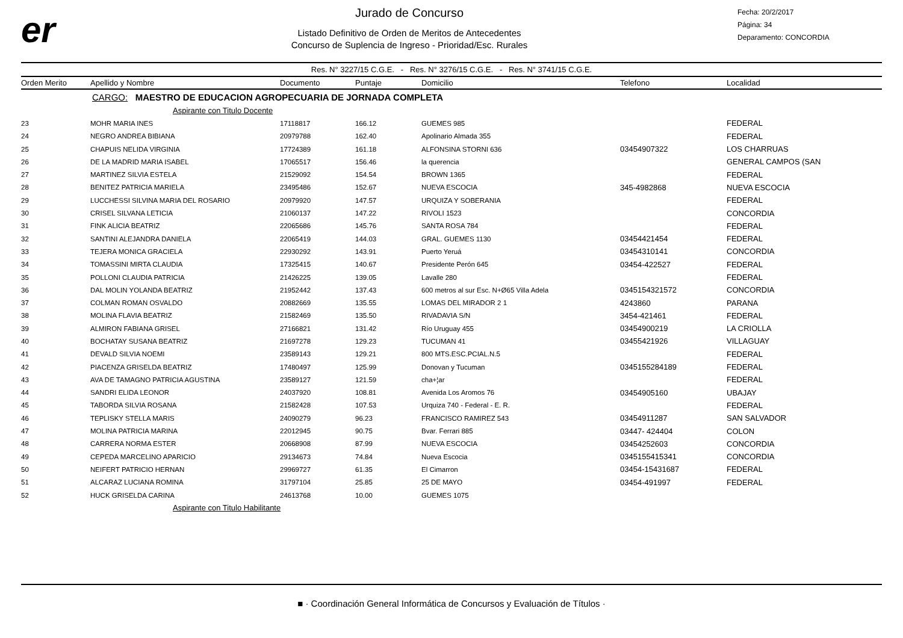er
Jurado de Concurso
Listado Definitivo de Orden de Meritos de Antecedentes
Concurso de Suplencia de Ingreso - Prioridad/Esc. Rurales
Fecha: 20/2/2017
Página: 34
Deparamento: CONCORDIA
Res. N° 3227/15 C.G.E. - Res. N° 3276/15 C.G.E. - Res. N° 3741/15 C.G.E.
| Orden Merito | Apellido y Nombre | Documento | Puntaje | Domicilio | Telefono | Localidad |
| --- | --- | --- | --- | --- | --- | --- |
| | CARGO: MAESTRO DE EDUCACION AGROPECUARIA DE JORNADA COMPLETA | | | | | |
| | Aspirante con Titulo Docente | | | | | |
| 23 | MOHR MARIA INES | 17118817 | 166.12 | GUEMES 985 | | FEDERAL |
| 24 | NEGRO ANDREA BIBIANA | 20979788 | 162.40 | Apolinario Almada 355 | | FEDERAL |
| 25 | CHAPUIS NELIDA VIRGINIA | 17724389 | 161.18 | ALFONSINA STORNI 636 | 03454907322 | LOS CHARRUAS |
| 26 | DE LA MADRID MARIA ISABEL | 17065517 | 156.46 | la querencia | | GENERAL CAMPOS (SAN |
| 27 | MARTINEZ SILVIA ESTELA | 21529092 | 154.54 | BROWN 1365 | | FEDERAL |
| 28 | BENITEZ PATRICIA MARIELA | 23495486 | 152.67 | NUEVA ESCOCIA | 345-4982868 | NUEVA ESCOCIA |
| 29 | LUCCHESSI SILVINA MARIA DEL ROSARIO | 20979920 | 147.57 | URQUIZA Y SOBERANIA | | FEDERAL |
| 30 | CRISEL SILVANA LETICIA | 21060137 | 147.22 | RIVOLI 1523 | | CONCORDIA |
| 31 | FINK ALICIA BEATRIZ | 22065686 | 145.76 | SANTA ROSA 784 | | FEDERAL |
| 32 | SANTINI ALEJANDRA DANIELA | 22065419 | 144.03 | GRAL. GUEMES 1130 | 03454421454 | FEDERAL |
| 33 | TEJERA MONICA GRACIELA | 22930292 | 143.91 | Puerto Yeruá | 03454310141 | CONCORDIA |
| 34 | TOMASSINI MIRTA CLAUDIA | 17325415 | 140.67 | Presidente Perón 645 | 03454-422527 | FEDERAL |
| 35 | POLLONI CLAUDIA PATRICIA | 21426225 | 139.05 | Lavalle 280 | | FEDERAL |
| 36 | DAL MOLIN YOLANDA BEATRIZ | 21952442 | 137.43 | 600 metros al sur Esc. N+Ø65 Villa Adela | 0345154321572 | CONCORDIA |
| 37 | COLMAN ROMAN OSVALDO | 20882669 | 135.55 | LOMAS DEL MIRADOR 2 1 | 4243860 | PARANA |
| 38 | MOLINA FLAVIA BEATRIZ | 21582469 | 135.50 | RIVADAVIA S/N | 3454-421461 | FEDERAL |
| 39 | ALMIRON FABIANA GRISEL | 27166821 | 131.42 | Río Uruguay 455 | 03454900219 | LA CRIOLLA |
| 40 | BOCHATAY SUSANA BEATRIZ | 21697278 | 129.23 | TUCUMAN 41 | 03455421926 | VILLAGUAY |
| 41 | DEVALD SILVIA NOEMI | 23589143 | 129.21 | 800 MTS.ESC.PCIAL.N.5 | | FEDERAL |
| 42 | PIACENZA GRISELDA BEATRIZ | 17480497 | 125.99 | Donovan y Tucuman | 0345155284189 | FEDERAL |
| 43 | AVA DE TAMAGNO PATRICIA AGUSTINA | 23589127 | 121.59 | cha+¦ar | | FEDERAL |
| 44 | SANDRI ELIDA LEONOR | 24037920 | 108.81 | Avenida Los Aromos 76 | 03454905160 | UBAJAY |
| 45 | TABORDA SILVIA ROSANA | 21582428 | 107.53 | Urquiza 740 - Federal - E. R. | | FEDERAL |
| 46 | TEPLISKY STELLA MARIS | 24090279 | 96.23 | FRANCISCO RAMIREZ 543 | 03454911287 | SAN SALVADOR |
| 47 | MOLINA PATRICIA MARINA | 22012945 | 90.75 | Bvar. Ferrari 885 | 03447- 424404 | COLON |
| 48 | CARRERA NORMA ESTER | 20668908 | 87.99 | NUEVA ESCOCIA | 03454252603 | CONCORDIA |
| 49 | CEPEDA MARCELINO APARICIO | 29134673 | 74.84 | Nueva Escocia | 0345155415341 | CONCORDIA |
| 50 | NEIFERT PATRICIO HERNAN | 29969727 | 61.35 | El Cimarron | 03454-15431687 | FEDERAL |
| 51 | ALCARAZ LUCIANA ROMINA | 31797104 | 25.85 | 25 DE MAYO | 03454-491997 | FEDERAL |
| 52 | HUCK GRISELDA CARINA | 24613768 | 10.00 | GUEMES 1075 | | |
| | Aspirante con Titulo Habilitante | | | | | |
■ · Coordinación General Informática de Concursos y Evaluación de Títulos ·